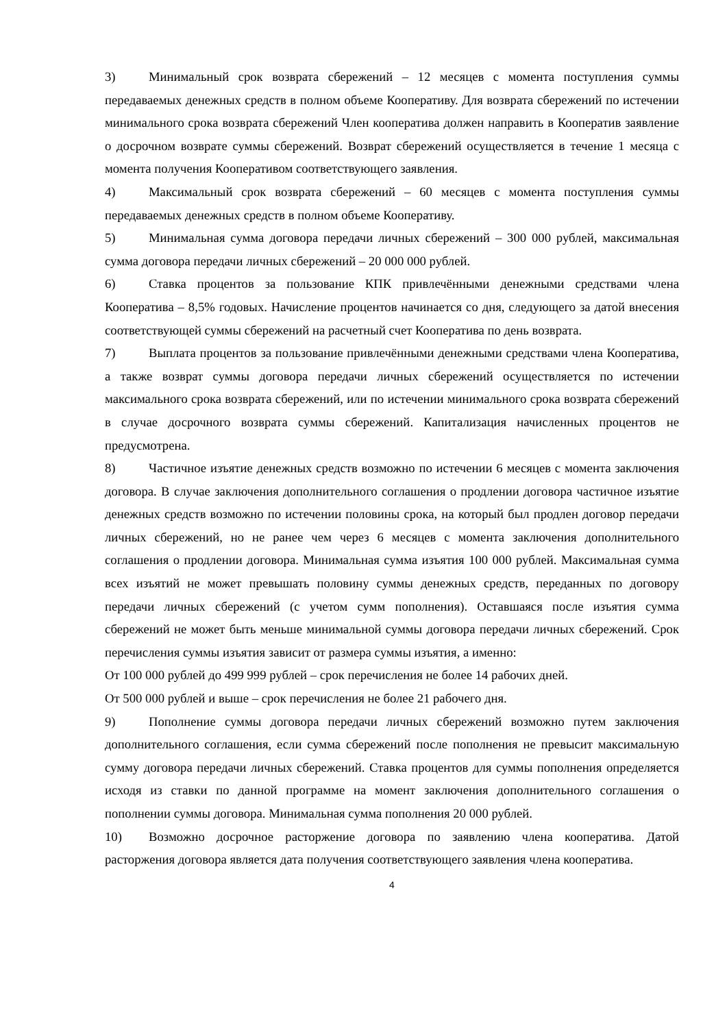3) Минимальный срок возврата сбережений – 12 месяцев с момента поступления суммы передаваемых денежных средств в полном объеме Кооперативу. Для возврата сбережений по истечении минимального срока возврата сбережений Член кооператива должен направить в Кооператив заявление о досрочном возврате суммы сбережений. Возврат сбережений осуществляется в течение 1 месяца с момента получения Кооперативом соответствующего заявления.
4) Максимальный срок возврата сбережений – 60 месяцев с момента поступления суммы передаваемых денежных средств в полном объеме Кооперативу.
5) Минимальная сумма договора передачи личных сбережений – 300 000 рублей, максимальная сумма договора передачи личных сбережений – 20 000 000 рублей.
6) Ставка процентов за пользование КПК привлечёнными денежными средствами члена Кооператива – 8,5% годовых. Начисление процентов начинается со дня, следующего за датой внесения соответствующей суммы сбережений на расчетный счет Кооператива по день возврата.
7) Выплата процентов за пользование привлечёнными денежными средствами члена Кооператива, а также возврат суммы договора передачи личных сбережений осуществляется по истечении максимального срока возврата сбережений, или по истечении минимального срока возврата сбережений в случае досрочного возврата суммы сбережений. Капитализация начисленных процентов не предусмотрена.
8) Частичное изъятие денежных средств возможно по истечении 6 месяцев с момента заключения договора. В случае заключения дополнительного соглашения о продлении договора частичное изъятие денежных средств возможно по истечении половины срока, на который был продлен договор передачи личных сбережений, но не ранее чем через 6 месяцев с момента заключения дополнительного соглашения о продлении договора. Минимальная сумма изъятия 100 000 рублей. Максимальная сумма всех изъятий не может превышать половину суммы денежных средств, переданных по договору передачи личных сбережений (с учетом сумм пополнения). Оставшаяся после изъятия сумма сбережений не может быть меньше минимальной суммы договора передачи личных сбережений. Срок перечисления суммы изъятия зависит от размера суммы изъятия, а именно:
От 100 000 рублей до 499 999 рублей – срок перечисления не более 14 рабочих дней.
От 500 000 рублей и выше – срок перечисления не более 21 рабочего дня.
9) Пополнение суммы договора передачи личных сбережений возможно путем заключения дополнительного соглашения, если сумма сбережений после пополнения не превысит максимальную сумму договора передачи личных сбережений. Ставка процентов для суммы пополнения определяется исходя из ставки по данной программе на момент заключения дополнительного соглашения о пополнении суммы договора. Минимальная сумма пополнения 20 000 рублей.
10) Возможно досрочное расторжение договора по заявлению члена кооператива. Датой расторжения договора является дата получения соответствующего заявления члена кооператива.
4